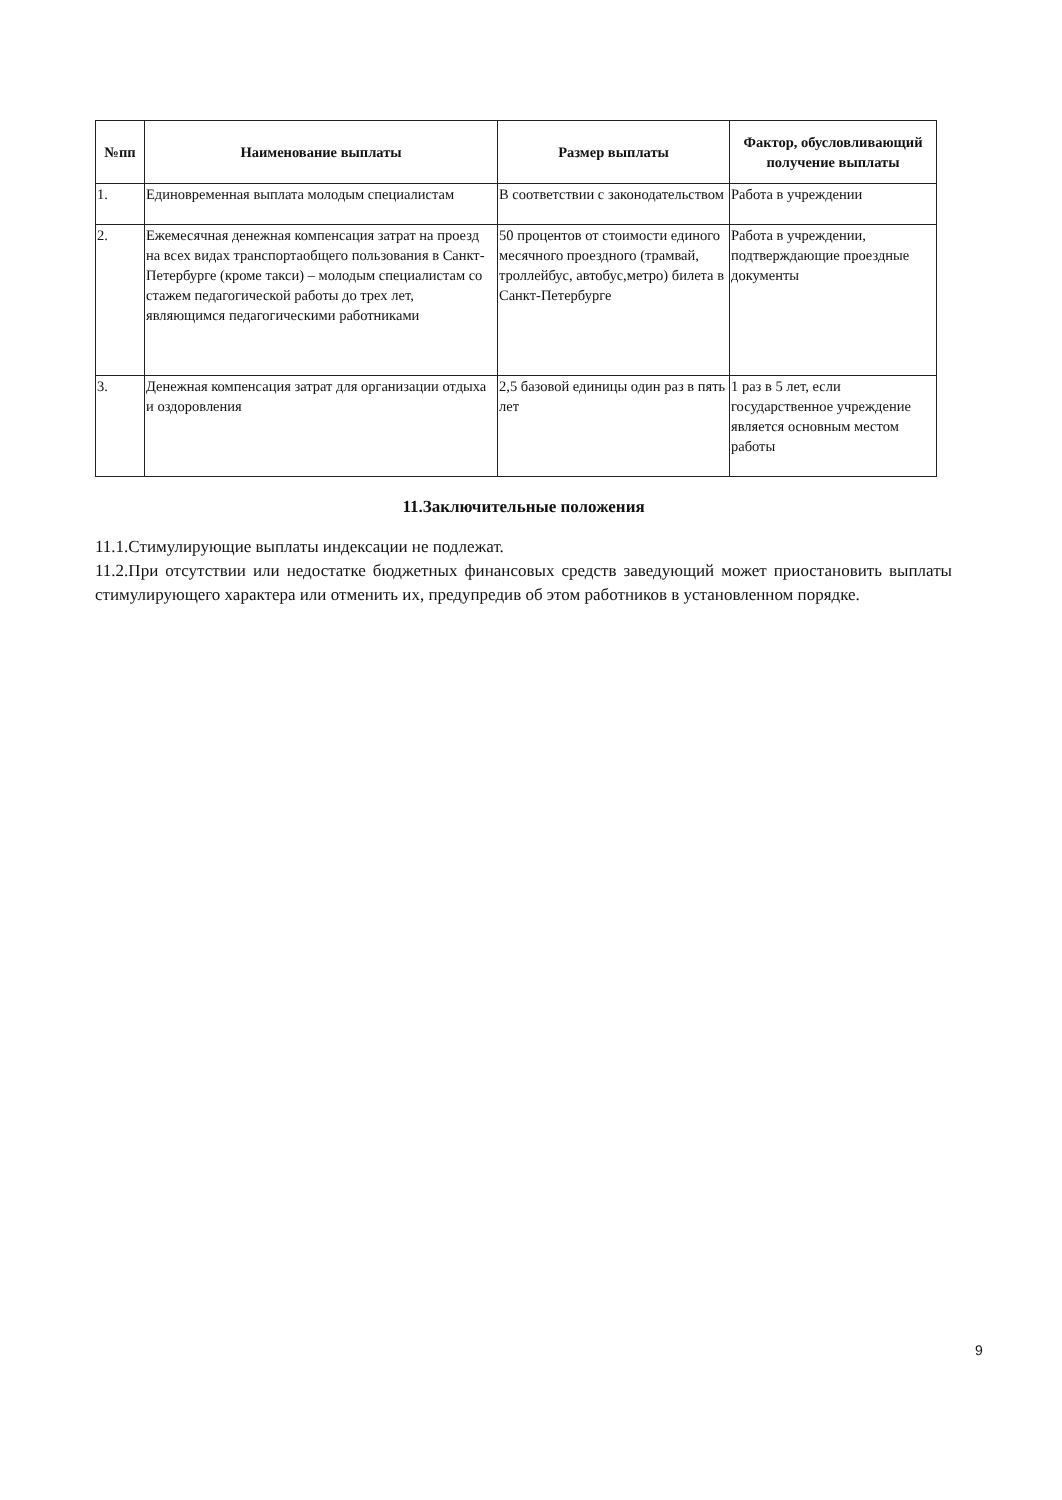| №пп | Наименование выплаты | Размер выплаты | Фактор, обусловливающий получение выплаты |
| --- | --- | --- | --- |
| 1. | Единовременная выплата молодым специалистам | В соответствии с законодательством | Работа в учреждении |
| 2. | Ежемесячная денежная компенсация затрат на проезд на всех видах транспортаобщего пользования в Санкт-Петербурге (кроме такси) – молодым специалистам со стажем педагогической работы до трех лет, являющимся педагогическими работниками | 50 процентов от стоимости единого месячного проездного (трамвай, троллейбус, автобус,метро) билета в Санкт-Петербурге | Работа в учреждении, подтверждающие проездные документы |
| 3. | Денежная компенсация затрат для организации отдыха и оздоровления | 2,5 базовой единицы один раз в пять лет | 1 раз в 5 лет, если государственное учреждение является основным местом работы |
11.Заключительные положения
11.1.Стимулирующие выплаты индексации не подлежат.
11.2.При отсутствии или недостатке бюджетных финансовых средств заведующий может приостановить выплаты стимулирующего характера или отменить их, предупредив об этом работников в установленном порядке.
9